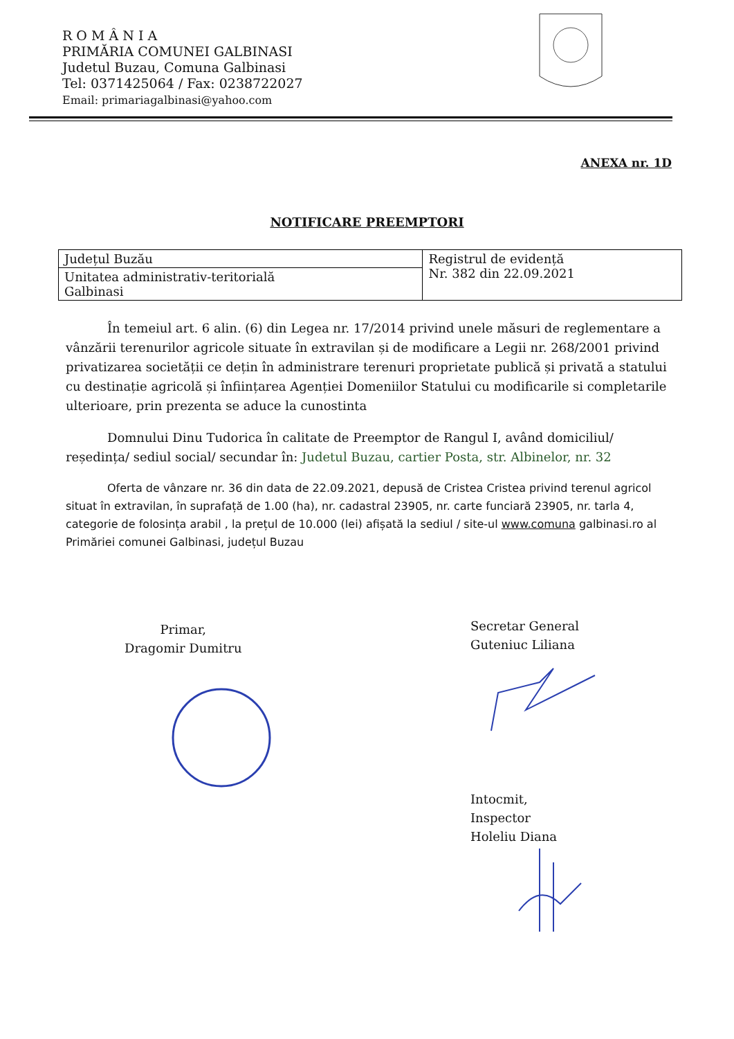R O M Â N I A
PRIMĂRIA COMUNEI GALBINASI
Judetul Buzau, Comuna Galbinasi
Tel: 0371425064 / Fax: 0238722027
Email: primariagalbinasi@yahoo.com
ANEXA nr. 1D
NOTIFICARE PREEMPTORI
| Județul Buzău | Registrul de evidență Nr. 382 din 22.09.2021 |
| Unitatea administrativ-teritorială Galbinasi | |
În temeiul art. 6 alin. (6) din Legea nr. 17/2014 privind unele măsuri de reglementare a vânzării terenurilor agricole situate în extravilan și de modificare a Legii nr. 268/2001 privind privatizarea societății ce dețin în administrare terenuri proprietate publică și privată a statului cu destinație agricolă și înființarea Agenției Domeniilor Statului cu modificarile si completarile ulterioare, prin prezenta se aduce la cunostinta
Domnului Dinu Tudorica în calitate de Preemptor de Rangul I, având domiciliul/ reședința/ sediul social/ secundar în: Judetul Buzau, cartier Posta, str. Albinelor, nr. 32
Oferta de vânzare nr. 36 din data de 22.09.2021, depusă de Cristea Cristea privind terenul agricol situat în extravilan, în suprafață de 1.00 (ha), nr. cadastral 23905, nr. carte funciară 23905, nr. tarla 4, categorie de folosința arabil , la prețul de 10.000 (lei) afișată la sediul / site-ul www.comuna galbinasi.ro al Primăriei comunei Galbinasi, județul Buzau
Primar,
Dragomir Dumitru
Secretar General
Guteniuc Liliana
Intocmit,
Inspector
Holeliu Diana